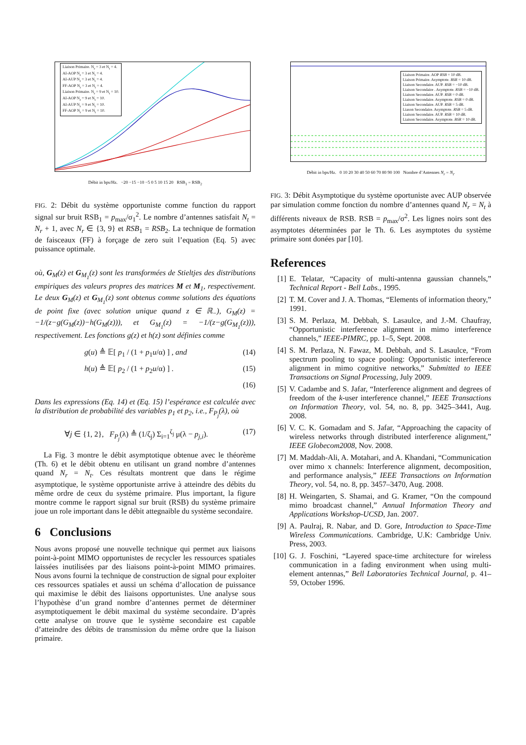Liaison Primaire. N<sub>r</sub> = 3 et N<sub>t</sub> = 4.
AI-AOP N<sub>r</sub> = 3 et N<sub>t</sub> = 4.
AI-AUP N<sub>r</sub> = 3 et N<sub>t</sub> = 4.
FF-AOP N<sub>r</sub> = 3 et N<sub>t</sub> = 4.
Liaison Primaire. N<sub>r</sub> = 9 et N<sub>t</sub> = 10.
AI-AOP N<sub>r</sub> = 9 et N<sub>t</sub> = 10.
AI-AUP N<sub>r</sub> = 9 et N<sub>t</sub> = 10.
FF-AOP N<sub>r</sub> = 9 et N<sub>t</sub> = 10.
Débit in bps/Hz. −20 −15 −10 −5 0 5 10 15 20 RSB<sub>1</sub> = RSB<sub>2</sub>
FIG. 2: Débit du système opportuniste comme function du rapport signal sur bruit RSB<sub>1</sub> = p<sub>max</sub>/σ<sub>1</sub><sup>2</sup>. Le nombre d’antennes satisfait N<sub>t</sub> = N<sub>r</sub> + 1, avec N<sub>r</sub> ∈ {3, 9} et RSB<sub>1</sub> = RSB<sub>2</sub>. La technique de formation de faisceaux (FF) à forçage de zero suit l’equation (Eq. 5) avec puissance optimale.
où, G<sub>M</sub>(z) et G<sub>M<sub>1</sub></sub>(z) sont les transformées de Stieltjes des distributions empiriques des valeurs propres des matrices M et M<sub>1</sub>, respectivement. Le deux G<sub>M</sub>(z) et G<sub>M<sub>1</sub></sub>(z) sont obtenus comme solutions des équations de point fixe (avec solution unique quand z ∈ ℝ<sub>−</sub>), G<sub>M</sub>(z) = −1/(z−g(G<sub>M</sub>(z))−h(G<sub>M</sub>(z))), et G<sub>M<sub>1</sub></sub>(z) = −1/(z−g(G<sub>M<sub>1</sub></sub>(z))), respectivement. Les fonctions g(z) et h(z) sont définies comme
g(u) ≜ 𝔼[ p<sub>1</sub> / (1 + p<sub>1</sub>u/α) ] , and (14)
h(u) ≜ 𝔼[ p<sub>2</sub> / (1 + p<sub>2</sub>u/α) ] . (15)
(16)
Dans les expressions (Eq. 14) et (Eq. 15) l’espérance est calculée avec la distribution de probabilité des variables p<sub>1</sub> et p<sub>2</sub>, i.e., F<sub>P<sub>j</sub></sub>(λ), où
∀j ∈ {1, 2}, F<sub>P<sub>j</sub></sub>(λ) ≜ (1/ζ<sub>j</sub>) Σ<sub>i=1</sub><sup>ζ<sub>j</sub></sup> μ(λ − p<sub>j,i</sub>). (17)
La Fig. 3 montre le débit asymptotique obtenue avec le théorème (Th. 6) et le débit obtenu en utilisant un grand nombre d’antennes quand N<sub>r</sub> = N<sub>t</sub>. Ces résultats montrent que dans le régime asymptotique, le système opportuniste arrive à atteindre des débits du même ordre de ceux du système primaire. Plus important, la figure montre comme le rapport signal sur bruit (RSB) du système primaire joue un role important dans le débit attegnaible du système secondaire.
6 Conclusions
Nous avons proposé une nouvelle technique qui permet aux liaisons point-à-point MIMO opportunistes de recycler les ressources spatiales laissées inutilisées par des liaisons point-à-point MIMO primaires. Nous avons fourni la technique de construction de signal pour exploiter ces ressources spatiales et aussi un schéma d’allocation de puissance qui maximise le débit des liaisons opportunistes. Une analyse sous l’hypothèse d’un grand nombre d’antennes permet de déterminer asymptotiquement le débit maximal du système secondaire. D’après cette analyse on trouve que le système secondaire est capable d’atteindre des débits de transmission du même ordre que la liaison primaire.
Liaison Primaire. AOP RSB = 10 dB.
Liaison Primaire. Asymptote. BSR = 10 dB.
Liaison Secondaire. AUP. RSB = −10 dB.
Liaison Secondaire . Asymptote. RSB = −10 dB.
Liaison Secondaire. AUP. RSB = 0 dB.
Liaison Secondaire. Asymptote. RSB = 0 dB.
Liaison Secondaire. AUP. RSB = 5 dB.
Liason Secondaire. Asymptote. RSB = 5 dB.
Liaison Secondaire. AUP. RSB = 10 dB.
Liaison Secondaire. Asymptote. BSR = 10 dB.
Débit in bps/Hz. 0 10 20 30 40 50 60 70 80 90 100 Nombre d’Antennes N<sub>r</sub> = N<sub>t</sub>.
FIG. 3: Débit Asymptotique du système oportuniste avec AUP observée par simulation comme fonction du nombre d’antennes quand N<sub>r</sub> = N<sub>t</sub> à différents niveaux de RSB. RSB = p<sub>max</sub>/σ<sup>2</sup>. Les lignes noirs sont des asymptotes déterminées par le Th. 6. Les asymptotes du système primaire sont donées par [10].
References
[1] E. Telatar, “Capacity of multi-antenna gaussian channels,” Technical Report - Bell Labs., 1995.
[2] T. M. Cover and J. A. Thomas, “Elements of information theory,” 1991.
[3] S. M. Perlaza, M. Debbah, S. Lasaulce, and J.-M. Chaufray, “Opportunistic interference alignment in mimo interference channels,” IEEE-PIMRC, pp. 1–5, Sept. 2008.
[4] S. M. Perlaza, N. Fawaz, M. Debbah, and S. Lasaulce, “From spectrum pooling to space pooling: Opportunistic interference alignment in mimo cognitive networks,” Submitted to IEEE Transactions on Signal Processing, July 2009.
[5] V. Cadambe and S. Jafar, “Interference alignment and degrees of freedom of the k-user interference channel,” IEEE Transactions on Information Theory, vol. 54, no. 8, pp. 3425–3441, Aug. 2008.
[6] V. C. K. Gomadam and S. Jafar, “Approaching the capacity of wireless networks through distributed interference alignment,” IEEE Globecom2008, Nov. 2008.
[7] M. Maddah-Ali, A. Motahari, and A. Khandani, “Communication over mimo x channels: Interference alignment, decomposition, and performance analysis,” IEEE Transactions on Information Theory, vol. 54, no. 8, pp. 3457–3470, Aug. 2008.
[8] H. Weingarten, S. Shamai, and G. Kramer, “On the compound mimo broadcast channel,” Annual Information Theory and Applications Workshop-UCSD, Jan. 2007.
[9] A. Paulraj, R. Nabar, and D. Gore, Introduction to Space-Time Wireless Communications. Cambridge, U.K: Cambridge Univ. Press, 2003.
[10] G. J. Foschini, “Layered space-time architecture for wireless communication in a fading environment when using multi-element antennas,” Bell Laboratories Technical Journal, p. 41–59, October 1996.